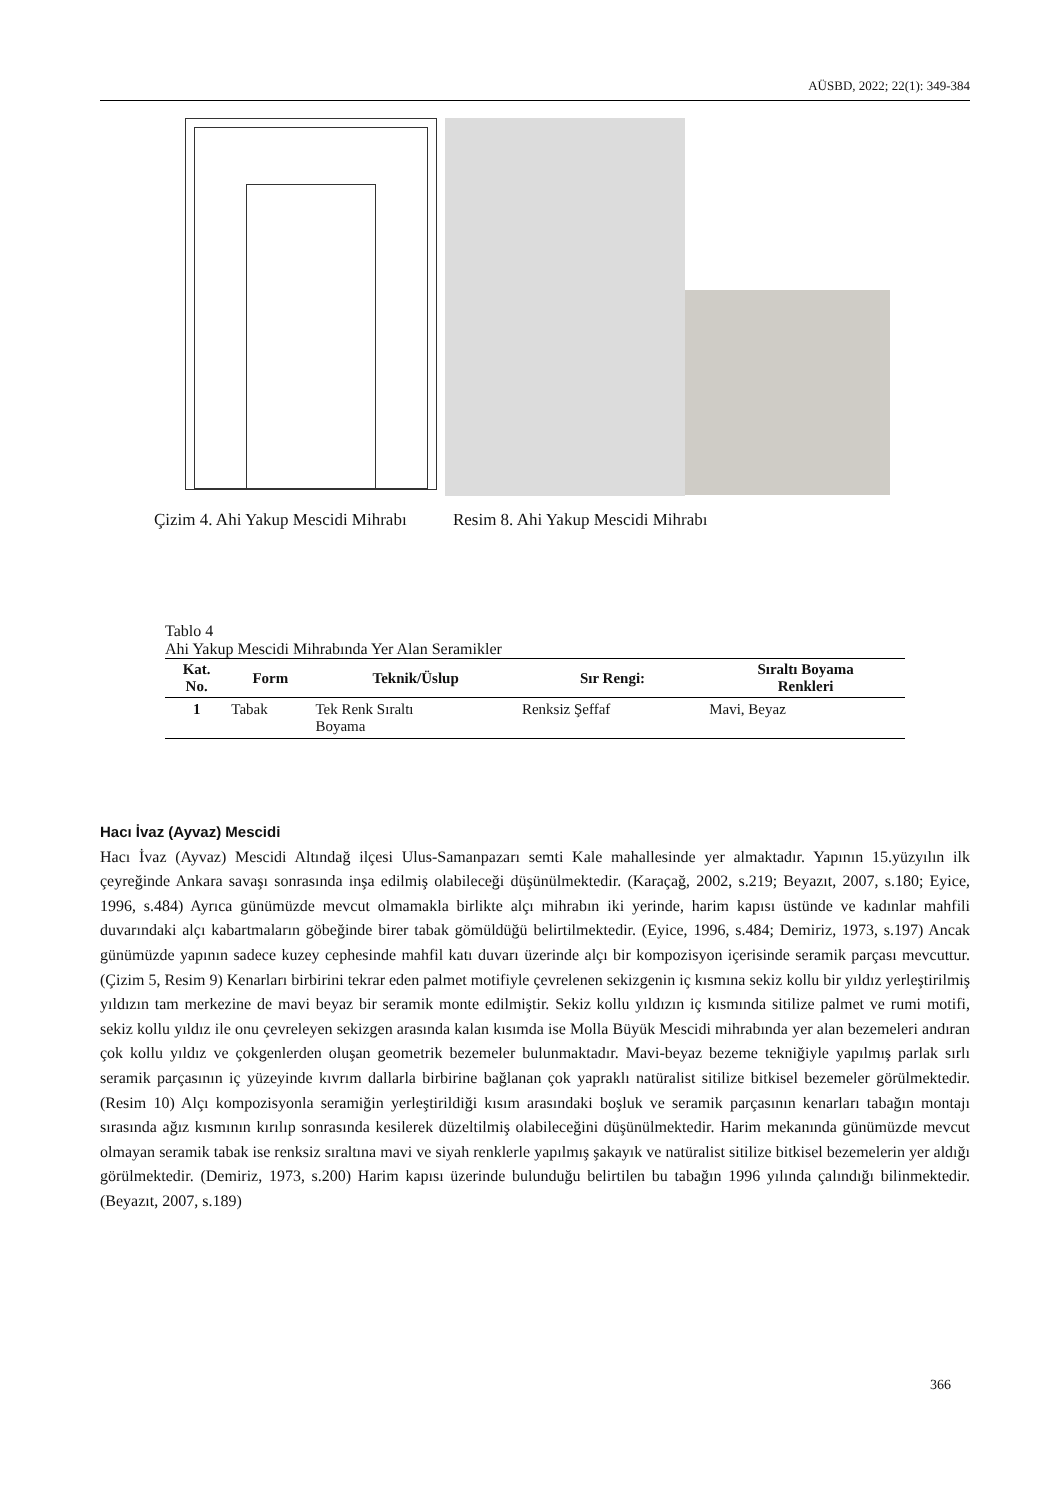AÜSBD, 2022; 22(1): 349-384
Çizim 4. Ahi Yakup Mescidi Mihrabı Resim 8. Ahi Yakup Mescidi Mihrabı
Tablo 4
Ahi Yakup Mescidi Mihrabında Yer Alan Seramikler
| Kat. No. | Form | Teknik/Üslup | Sır Rengi: | Sıraltı Boyama Renkleri |
| --- | --- | --- | --- | --- |
| 1 | Tabak | Tek Renk Sıraltı Boyama | Renksiz Şeffaf | Mavi, Beyaz |
Hacı İvaz (Ayvaz) Mescidi
Hacı İvaz (Ayvaz) Mescidi Altındağ ilçesi Ulus-Samanpazarı semti Kale mahallesinde yer almaktadır. Yapının 15.yüzyılın ilk çeyreğinde Ankara savaşı sonrasında inşa edilmiş olabileceği düşünülmektedir. (Karaçağ, 2002, s.219; Beyazıt, 2007, s.180; Eyice, 1996, s.484) Ayrıca günümüzde mevcut olmamakla birlikte alçı mihrabın iki yerinde, harim kapısı üstünde ve kadınlar mahfili duvarındaki alçı kabartmaların göbeğinde birer tabak gömüldüğü belirtilmektedir. (Eyice, 1996, s.484; Demiriz, 1973, s.197) Ancak günümüzde yapının sadece kuzey cephesinde mahfil katı duvarı üzerinde alçı bir kompozisyon içerisinde seramik parçası mevcuttur. (Çizim 5, Resim 9) Kenarları birbirini tekrar eden palmet motifiyle çevrelenen sekizgenin iç kısmına sekiz kollu bir yıldız yerleştirilmiş yıldızın tam merkezine de mavi beyaz bir seramik monte edilmiştir. Sekiz kollu yıldızın iç kısmında sitilize palmet ve rumi motifi, sekiz kollu yıldız ile onu çevreleyen sekizgen arasında kalan kısımda ise Molla Büyük Mescidi mihrabında yer alan bezemeleri andıran çok kollu yıldız ve çokgenlerden oluşan geometrik bezemeler bulunmaktadır. Mavi-beyaz bezeme tekniğiyle yapılmış parlak sırlı seramik parçasının iç yüzeyinde kıvrım dallarla birbirine bağlanan çok yapraklı natüralist sitilize bitkisel bezemeler görülmektedir. (Resim 10) Alçı kompozisyonla seramiğin yerleştirildiği kısım arasındaki boşluk ve seramik parçasının kenarları tabağın montajı sırasında ağız kısmının kırılıp sonrasında kesilerek düzeltilmiş olabileceğini düşünülmektedir. Harim mekanında günümüzde mevcut olmayan seramik tabak ise renksiz sıraltına mavi ve siyah renklerle yapılmış şakayık ve natüralist sitilize bitkisel bezemelerin yer aldığı görülmektedir. (Demiriz, 1973, s.200) Harim kapısı üzerinde bulunduğu belirtilen bu tabağın 1996 yılında çalındığı bilinmektedir. (Beyazıt, 2007, s.189)
366